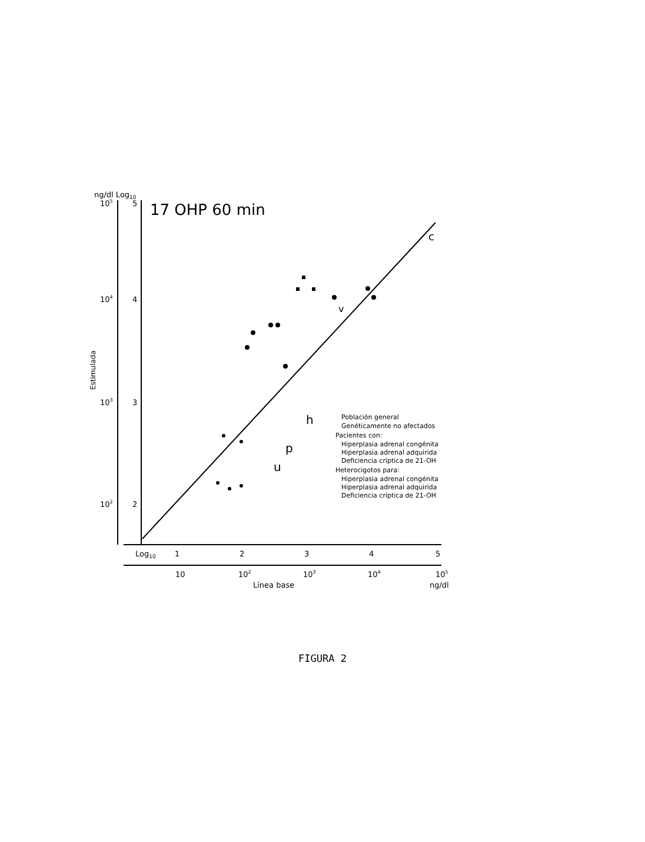ng/dl Log10
105
5
104
4
103
3
102
2
Log10
1
2
3
4
5
10
102
103
104
105
ng/dl
Línea base
Estimulada
17 OHP 60 min
c
v
h
p
u
Población general
Genéticamente no afectados
Pacientes con:
Hiperplasia adrenal congénita
Hiperplasia adrenal adquirida
Deficiencia críptica de 21-OH
Heterocigotos para:
Hiperplasia adrenal congénita
Hiperplasia adrenal adquirida
Deficiencia críptica de 21-OH
FIGURA 2